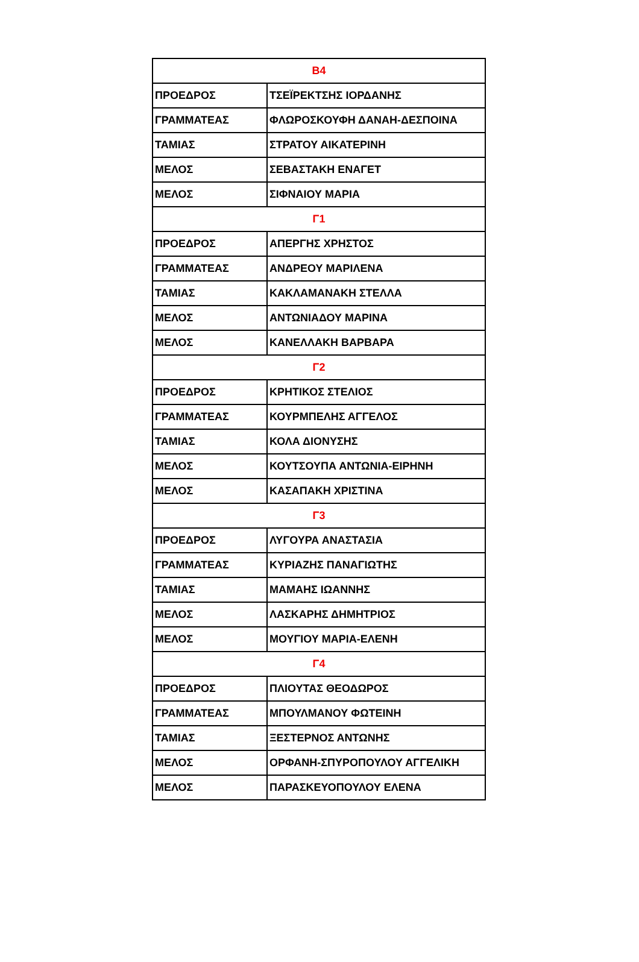| Β4 | |
| ΠΡΟΕΔΡΟΣ | ΤΣΕΪΡΕΚΤΣΗΣ ΙΟΡΔΑΝΗΣ |
| ΓΡΑΜΜΑΤΕΑΣ | ΦΛΩΡΟΣΚΟΥΦΗ ΔΑΝΑΗ-ΔΕΣΠΟΙΝΑ |
| ΤΑΜΙΑΣ | ΣΤΡΑΤΟΥ ΑΙΚΑΤΕΡΙΝΗ |
| ΜΕΛΟΣ | ΣΕΒΑΣΤΑΚΗ ΕΝΑΓΕΤ |
| ΜΕΛΟΣ | ΣΙΦΝΑΙΟΥ ΜΑΡΙΑ |
| Γ1 | |
| ΠΡΟΕΔΡΟΣ | ΑΠΕΡΓΗΣ ΧΡΗΣΤΟΣ |
| ΓΡΑΜΜΑΤΕΑΣ | ΑΝΔΡΕΟΥ ΜΑΡΙΛΕΝΑ |
| ΤΑΜΙΑΣ | ΚΑΚΛΑΜΑΝΑΚΗ ΣΤΕΛΛΑ |
| ΜΕΛΟΣ | ΑΝΤΩΝΙΑΔΟΥ ΜΑΡΙΝΑ |
| ΜΕΛΟΣ | ΚΑΝΕΛΛΑΚΗ ΒΑΡΒΑΡΑ |
| Γ2 | |
| ΠΡΟΕΔΡΟΣ | ΚΡΗΤΙΚΟΣ ΣΤΕΛΙΟΣ |
| ΓΡΑΜΜΑΤΕΑΣ | ΚΟΥΡΜΠΕΛΗΣ ΑΓΓΕΛΟΣ |
| ΤΑΜΙΑΣ | ΚΟΛΑ ΔΙΟΝΥΣΗΣ |
| ΜΕΛΟΣ | ΚΟΥΤΣΟΥΠΑ ΑΝΤΩΝΙΑ-ΕΙΡΗΝΗ |
| ΜΕΛΟΣ | ΚΑΣΑΠΑΚΗ ΧΡΙΣΤΙΝΑ |
| Γ3 | |
| ΠΡΟΕΔΡΟΣ | ΛΥΓΟΥΡΑ ΑΝΑΣΤΑΣΙΑ |
| ΓΡΑΜΜΑΤΕΑΣ | ΚΥΡΙΑΖΗΣ ΠΑΝΑΓΙΩΤΗΣ |
| ΤΑΜΙΑΣ | ΜΑΜΑΗΣ ΙΩΑΝΝΗΣ |
| ΜΕΛΟΣ | ΛΑΣΚΑΡΗΣ ΔΗΜΗΤΡΙΟΣ |
| ΜΕΛΟΣ | ΜΟΥΓΙΟΥ ΜΑΡΙΑ-ΕΛΕΝΗ |
| Γ4 | |
| ΠΡΟΕΔΡΟΣ | ΠΛΙΟΥΤΑΣ ΘΕΟΔΩΡΟΣ |
| ΓΡΑΜΜΑΤΕΑΣ | ΜΠΟΥΛΜΑΝΟΥ ΦΩΤΕΙΝΗ |
| ΤΑΜΙΑΣ | ΞΕΣΤΕΡΝΟΣ ΑΝΤΩΝΗΣ |
| ΜΕΛΟΣ | ΟΡΦΑΝΗ-ΣΠΥΡΟΠΟΥΛΟΥ ΑΓΓΕΛΙΚΗ |
| ΜΕΛΟΣ | ΠΑΡΑΣΚΕΥΟΠΟΥΛΟΥ ΕΛΕΝΑ |